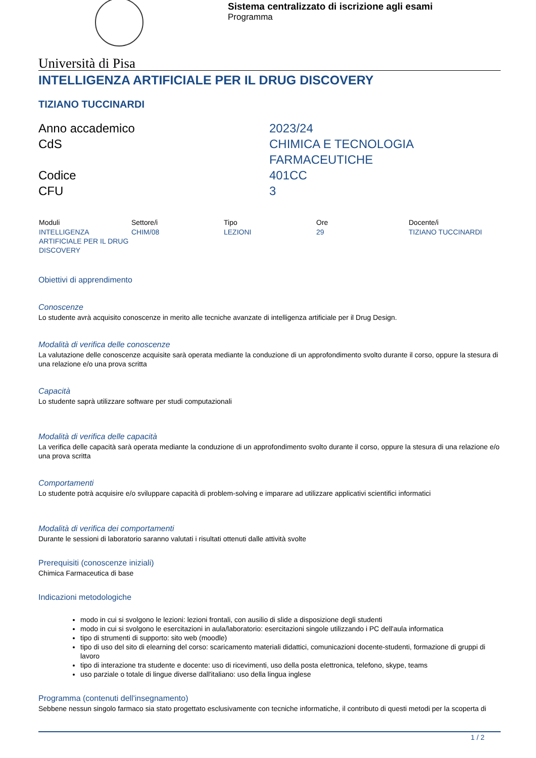Sistema centralizzato di iscrizione agli esami
Programma
Università di Pisa
INTELLIGENZA ARTIFICIALE PER IL DRUG DISCOVERY
TIZIANO TUCCINARDI
Anno accademico
2023/24
CdS
CHIMICA E TECNOLOGIA
FARMACEUTICHE
Codice
401CC
CFU
3
| Moduli | Settore/i | Tipo | Ore | Docente/i |
| --- | --- | --- | --- | --- |
| INTELLIGENZA ARTIFICIALE PER IL DRUG DISCOVERY | CHIM/08 | LEZIONI | 29 | TIZIANO TUCCINARDI |
Obiettivi di apprendimento
Conoscenze
Lo studente avrà acquisito conoscenze in merito alle tecniche avanzate di intelligenza artificiale per il Drug Design.
Modalità di verifica delle conoscenze
La valutazione delle conoscenze acquisite sarà operata mediante la conduzione di un approfondimento svolto durante il corso, oppure la stesura di una relazione e/o una prova scritta
Capacità
Lo studente saprà utilizzare software per studi computazionali
Modalità di verifica delle capacità
La verifica delle capacità sarà operata mediante la conduzione di un approfondimento svolto durante il corso, oppure la stesura di una relazione e/o una prova scritta
Comportamenti
Lo studente potrà acquisire e/o sviluppare capacità di problem-solving e imparare ad utilizzare applicativi scientifici informatici
Modalità di verifica dei comportamenti
Durante le sessioni di laboratorio saranno valutati i risultati ottenuti dalle attività svolte
Prerequisiti (conoscenze iniziali)
Chimica Farmaceutica di base
Indicazioni metodologiche
modo in cui si svolgono le lezioni: lezioni frontali, con ausilio di slide a disposizione degli studenti
modo in cui si svolgono le esercitazioni in aula/laboratorio: esercitazioni singole utilizzando i PC dell'aula informatica
tipo di strumenti di supporto: sito web (moodle)
tipo di uso del sito di elearning del corso: scaricamento materiali didattici, comunicazioni docente-studenti, formazione di gruppi di lavoro
tipo di interazione tra studente e docente: uso di ricevimenti, uso della posta elettronica, telefono, skype, teams
uso parziale o totale di lingue diverse dall'italiano: uso della lingua inglese
Programma (contenuti dell'insegnamento)
Sebbene nessun singolo farmaco sia stato progettato esclusivamente con tecniche informatiche, il contributo di questi metodi per la scoperta di
1 / 2